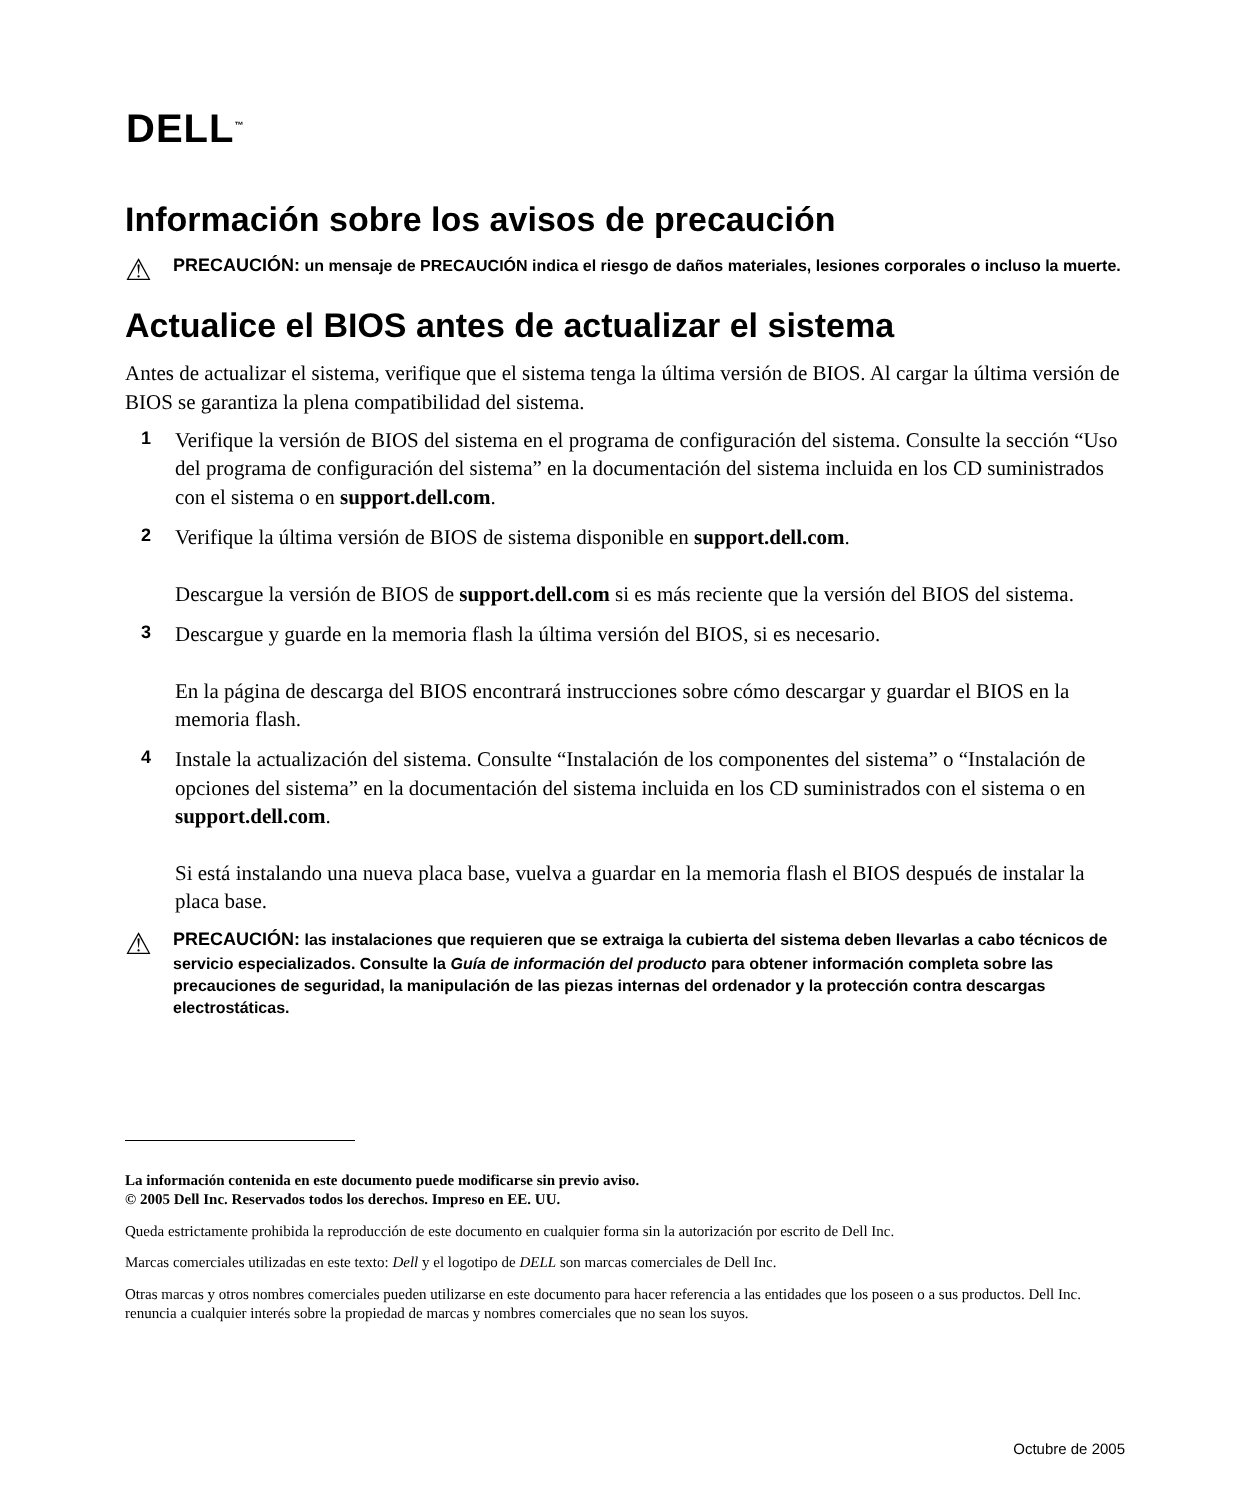DELL<sup>™</sup>
Información sobre los avisos de precaución
⚠ PRECAUCIÓN: un mensaje de PRECAUCIÓN indica el riesgo de daños materiales, lesiones corporales o incluso la muerte.
Actualice el BIOS antes de actualizar el sistema
Antes de actualizar el sistema, verifique que el sistema tenga la última versión de BIOS. Al cargar la última versión de BIOS se garantiza la plena compatibilidad del sistema.
1 Verifique la versión de BIOS del sistema en el programa de configuración del sistema. Consulte la sección “Uso del programa de configuración del sistema” en la documentación del sistema incluida en los CD suministrados con el sistema o en support.dell.com.
2 Verifique la última versión de BIOS de sistema disponible en support.dell.com.
Descargue la versión de BIOS de support.dell.com si es más reciente que la versión del BIOS del sistema.
3 Descargue y guarde en la memoria flash la última versión del BIOS, si es necesario.
En la página de descarga del BIOS encontrará instrucciones sobre cómo descargar y guardar el BIOS en la memoria flash.
4 Instale la actualización del sistema. Consulte “Instalación de los componentes del sistema” o “Instalación de opciones del sistema” en la documentación del sistema incluida en los CD suministrados con el sistema o en support.dell.com.
Si está instalando una nueva placa base, vuelva a guardar en la memoria flash el BIOS después de instalar la placa base.
⚠ PRECAUCIÓN: las instalaciones que requieren que se extraiga la cubierta del sistema deben llevarlas a cabo técnicos de servicio especializados. Consulte la Guía de información del producto para obtener información completa sobre las precauciones de seguridad, la manipulación de las piezas internas del ordenador y la protección contra descargas electrostáticas.
La información contenida en este documento puede modificarse sin previo aviso.
© 2005 Dell Inc. Reservados todos los derechos. Impreso en EE. UU.
Queda estrictamente prohibida la reproducción de este documento en cualquier forma sin la autorización por escrito de Dell Inc.
Marcas comerciales utilizadas en este texto: Dell y el logotipo de DELL son marcas comerciales de Dell Inc.
Otras marcas y otros nombres comerciales pueden utilizarse en este documento para hacer referencia a las entidades que los poseen o a sus productos. Dell Inc. renuncia a cualquier interés sobre la propiedad de marcas y nombres comerciales que no sean los suyos.
Octubre de 2005